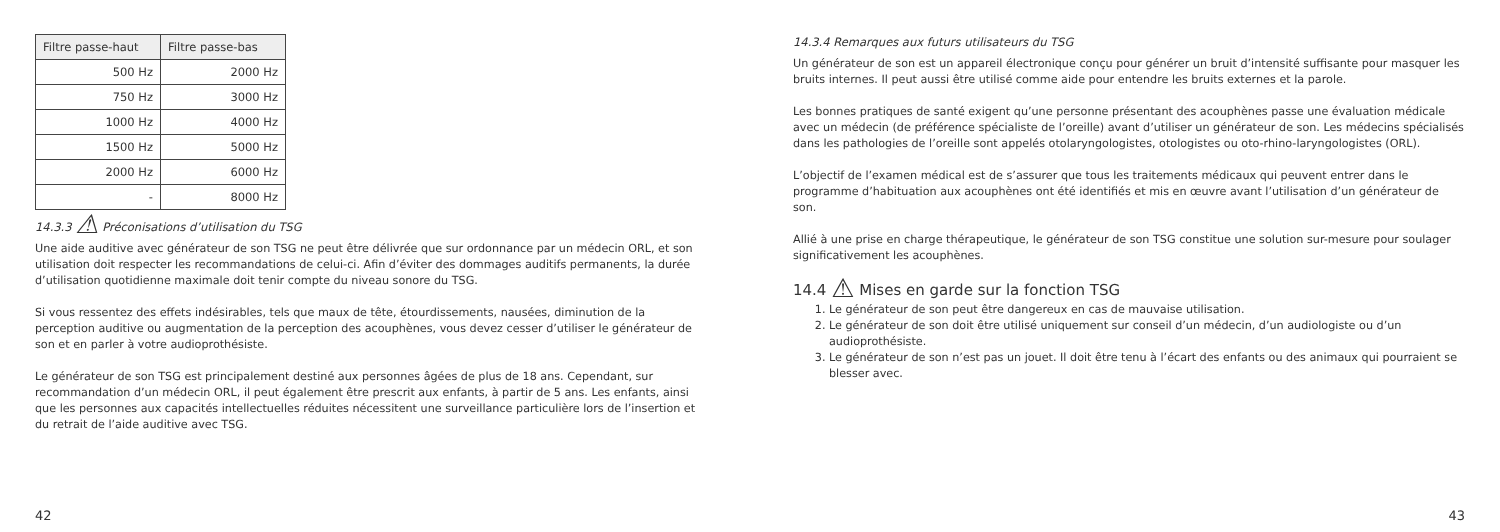| Filtre passe-haut | Filtre passe-bas |
| --- | --- |
| 500 Hz | 2000 Hz |
| 750 Hz | 3000 Hz |
| 1000 Hz | 4000 Hz |
| 1500 Hz | 5000 Hz |
| 2000 Hz | 6000 Hz |
| - | 8000 Hz |
14.3.3 ⚠ Préconisations d’utilisation du TSG
Une aide auditive avec générateur de son TSG ne peut être délivrée que sur ordonnance par un médecin ORL, et son utilisation doit respecter les recommandations de celui-ci. Afin d’éviter des dommages auditifs permanents, la durée d’utilisation quotidienne maximale doit tenir compte du niveau sonore du TSG.
Si vous ressentez des effets indésirables, tels que maux de tête, étourdissements, nausées, diminution de la perception auditive ou augmentation de la perception des acouphènes, vous devez cesser d’utiliser le générateur de son et en parler à votre audioprothésiste.
Le générateur de son TSG est principalement destiné aux personnes âgées de plus de 18 ans. Cependant, sur recommandation d’un médecin ORL, il peut également être prescrit aux enfants, à partir de 5 ans. Les enfants, ainsi que les personnes aux capacités intellectuelles réduites nécessitent une surveillance particulière lors de l’insertion et du retrait de l’aide auditive avec TSG.
42
14.3.4 Remarques aux futurs utilisateurs du TSG
Un générateur de son est un appareil électronique conçu pour générer un bruit d’intensité suffisante pour masquer les bruits internes. Il peut aussi être utilisé comme aide pour entendre les bruits externes et la parole.
Les bonnes pratiques de santé exigent qu’une personne présentant des acouphènes passe une évaluation médicale avec un médecin (de préférence spécialiste de l’oreille) avant d’utiliser un générateur de son. Les médecins spécialisés dans les pathologies de l’oreille sont appelés otolaryngologistes, otologistes ou oto-rhino-laryngologistes (ORL).
L’objectif de l’examen médical est de s’assurer que tous les traitements médicaux qui peuvent entrer dans le programme d’habituation aux acouphènes ont été identifiés et mis en œuvre avant l’utilisation d’un générateur de son.
Allié à une prise en charge thérapeutique, le générateur de son TSG constitue une solution sur-mesure pour soulager significativement les acouphènes.
14.4 ⚠ Mises en garde sur la fonction TSG
1. Le générateur de son peut être dangereux en cas de mauvaise utilisation.
2. Le générateur de son doit être utilisé uniquement sur conseil d’un médecin, d’un audiologiste ou d’un audioprothésiste.
3. Le générateur de son n’est pas un jouet. Il doit être tenu à l’écart des enfants ou des animaux qui pourraient se blesser avec.
43